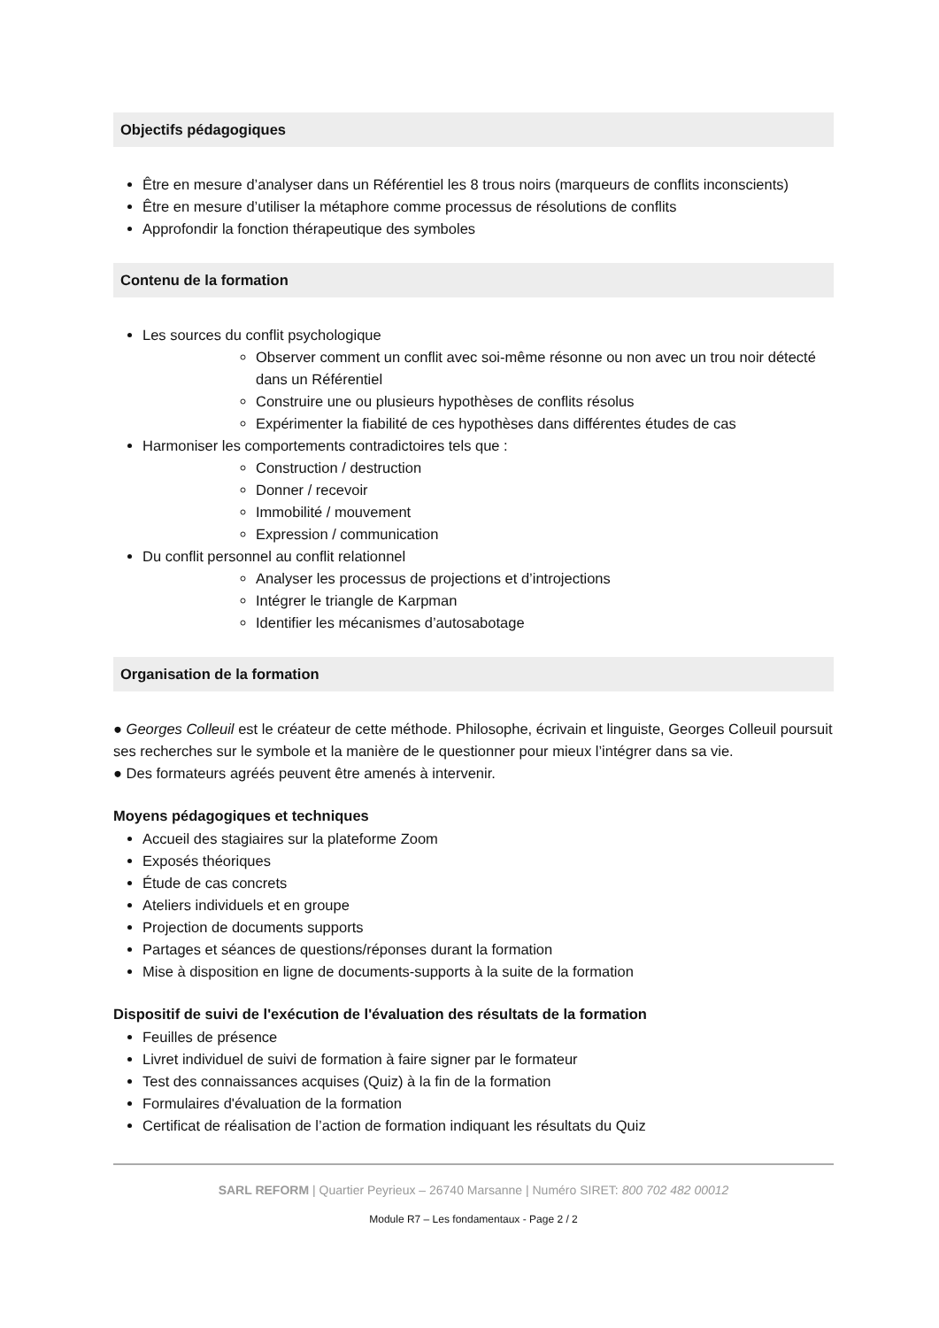Objectifs pédagogiques
Être en mesure d’analyser dans un Référentiel les 8 trous noirs (marqueurs de conflits inconscients)
Être en mesure d’utiliser la métaphore comme processus de résolutions de conflits
Approfondir la fonction thérapeutique des symboles
Contenu de la formation
Les sources du conflit psychologique
Observer comment un conflit avec soi-même résonne ou non avec un trou noir détecté dans un Référentiel
Construire une ou plusieurs hypothèses de conflits résolus
Expérimenter la fiabilité de ces hypothèses dans différentes études de cas
Harmoniser les comportements contradictoires tels que :
Construction / destruction
Donner / recevoir
Immobilité / mouvement
Expression / communication
Du conflit personnel au conflit relationnel
Analyser les processus de projections et d’introjections
Intégrer le triangle de Karpman
Identifier les mécanismes d’autosabotage
Organisation de la formation
● Georges Colleuil est le créateur de cette méthode. Philosophe, écrivain et linguiste, Georges Colleuil poursuit ses recherches sur le symbole et la manière de le questionner pour mieux l’intégrer dans sa vie.
● Des formateurs agréés peuvent être amenés à intervenir.
Moyens pédagogiques et techniques
Accueil des stagiaires sur la plateforme Zoom
Exposés théoriques
Étude de cas concrets
Ateliers individuels et en groupe
Projection de documents supports
Partages et séances de questions/réponses durant la formation
Mise à disposition en ligne de documents-supports à la suite de la formation
Dispositif de suivi de l'exécution de l'évaluation des résultats de la formation
Feuilles de présence
Livret individuel de suivi de formation à faire signer par le formateur
Test des connaissances acquises (Quiz) à la fin de la formation
Formulaires d'évaluation de la formation
Certificat de réalisation de l’action de formation indiquant les résultats du Quiz
SARL REFORM | Quartier Peyrieux – 26740 Marsanne | Numéro SIRET: 800 702 482 00012
Module R7 – Les fondamentaux - Page 2 / 2